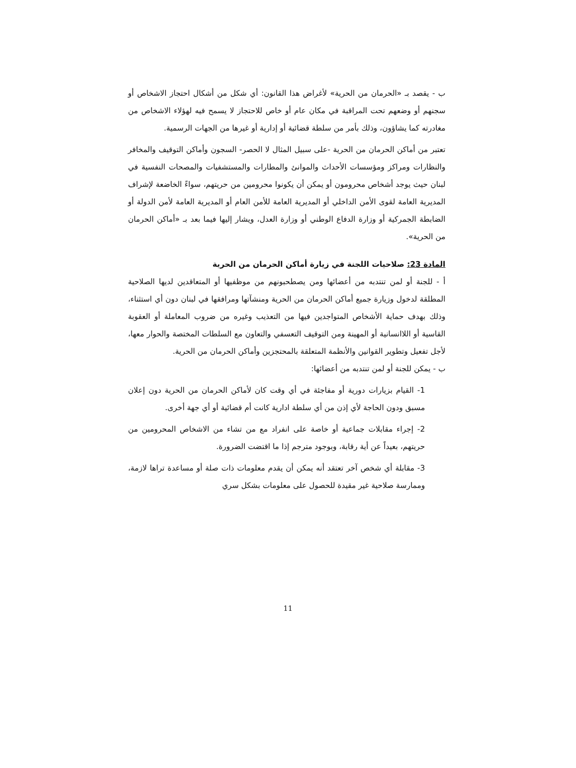ب - يقصد بـ «الحرمان من الحرية» لأغراض هذا القانون: أي شكل من أشكال احتجاز الاشخاص أو سجنهم أو وضعهم تحت المراقبة في مكان عام أو خاص للاحتجاز لا يسمح فيه لهؤلاء الاشخاص من مغادرته كما يشاؤون، وذلك بأمر من سلطة قضائية أو إدارية أو غيرها من الجهات الرسمية.
تعتبر من أماكن الحرمان من الحرية -على سبيل المثال لا الحصر- السجون وأماكن التوقيف والمخافر والنظارات ومراكز ومؤسسات الأحداث والموانئ والمطارات والمستشفيات والمصحات النفسية في لبنان حيث يوجد أشخاص محرومون أو يمكن أن يكونوا محرومين من حريتهم، سواءً الخاضعة لإشراف المديرية العامة لقوى الأمن الداخلي أو المديرية العامة للأمن العام أو المديرية العامة لأمن الدولة أو الضابطة الجمركية أو وزارة الدفاع الوطني أو وزارة العدل، ويشار إليها فيما بعد بـ «أماكن الحرمان من الحرية».
المادة 23: صلاحيات اللجنة في زيارة أماكن الحرمان من الحرية
أ - للجنة أو لمن تنتدبه من أعضائها ومن يصطحبونهم من موظفيها أو المتعاقدين لديها الصلاحية المطلقة لدخول وزيارة جميع أماكن الحرمان من الحرية ومنشآتها ومرافقها في لبنان دون أي استثناء، وذلك بهدف حماية الأشخاص المتواجدين فيها من التعذيب وغيره من ضروب المعاملة أو العقوبة القاسية أو اللاانسانية أو المهينة ومن التوقيف التعسفي والتعاون مع السلطات المختصة والحوار معها، لأجل تفعيل وتطوير القوانين والأنظمة المتعلقة بالمحتجزين وأماكن الحرمان من الحرية.
ب - يمكن للجنة أو لمن تنتدبه من أعضائها:
1- القيام بزيارات دورية أو مفاجئة في أي وقت كان لأماكن الحرمان من الحرية دون إعلان مسبق ودون الحاجة لأي إذن من أي سلطة ادارية كانت أم قضائية أو أي جهة أخرى.
2- إجراء مقابلات جماعية أو خاصة على انفراد مع من تشاء من الاشخاص المحرومين من حريتهم، بعيداً عن أية رقابة، وبوجود مترجم إذا ما اقتضت الضرورة.
3- مقابلة أي شخص آخر تعتقد أنه يمكن أن يقدم معلومات ذات صلة أو مساعدة تراها لازمة، وممارسة صلاحية غير مقيدة للحصول على معلومات بشكل سري
11